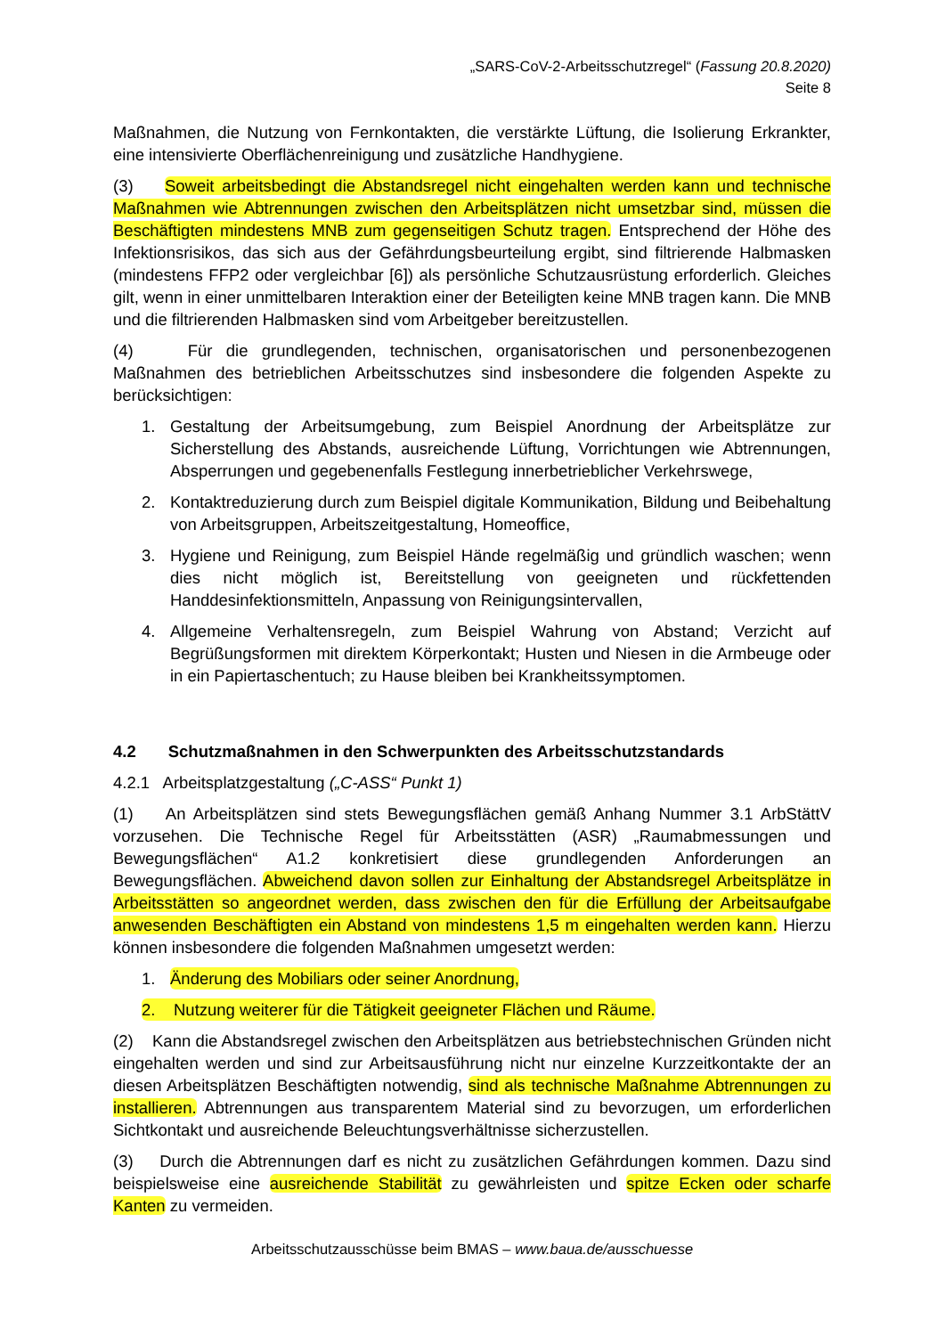„SARS-CoV-2-Arbeitsschutzregel“ (Fassung 20.8.2020)
Seite 8
Maßnahmen, die Nutzung von Fernkontakten, die verstärkte Lüftung, die Isolierung Erkrankter, eine intensivierte Oberflächenreinigung und zusätzliche Handhygiene.
(3) Soweit arbeitsbedingt die Abstandsregel nicht eingehalten werden kann und technische Maßnahmen wie Abtrennungen zwischen den Arbeitsplätzen nicht umsetzbar sind, müssen die Beschäftigten mindestens MNB zum gegenseitigen Schutz tragen. Entsprechend der Höhe des Infektionsrisikos, das sich aus der Gefährdungsbeurteilung ergibt, sind filtrierende Halbmasken (mindestens FFP2 oder vergleichbar [6]) als persönliche Schutzausrüstung erforderlich. Gleiches gilt, wenn in einer unmittelbaren Interaktion einer der Beteiligten keine MNB tragen kann. Die MNB und die filtrierenden Halbmasken sind vom Arbeitgeber bereitzustellen.
(4) Für die grundlegenden, technischen, organisatorischen und personenbezogenen Maßnahmen des betrieblichen Arbeitsschutzes sind insbesondere die folgenden Aspekte zu berücksichtigen:
1. Gestaltung der Arbeitsumgebung, zum Beispiel Anordnung der Arbeitsplätze zur Sicherstellung des Abstands, ausreichende Lüftung, Vorrichtungen wie Abtrennungen, Absperrungen und gegebenenfalls Festlegung innerbetrieblicher Verkehrswege,
2. Kontaktreduzierung durch zum Beispiel digitale Kommunikation, Bildung und Beibehaltung von Arbeitsgruppen, Arbeitszeitgestaltung, Homeoffice,
3. Hygiene und Reinigung, zum Beispiel Hände regelmäßig und gründlich waschen; wenn dies nicht möglich ist, Bereitstellung von geeigneten und rückfettenden Handdesinfektionsmitteln, Anpassung von Reinigungsintervallen,
4. Allgemeine Verhaltensregeln, zum Beispiel Wahrung von Abstand; Verzicht auf Begrüßungsformen mit direktem Körperkontakt; Husten und Niesen in die Armbeuge oder in ein Papiertaschentuch; zu Hause bleiben bei Krankheitssymptomen.
4.2 Schutzmaßnahmen in den Schwerpunkten des Arbeitsschutzstandards
4.2.1 Arbeitsplatzgestaltung („C-ASS“ Punkt 1)
(1) An Arbeitsplätzen sind stets Bewegungsflächen gemäß Anhang Nummer 3.1 ArbStättV vorzusehen. Die Technische Regel für Arbeitsstätten (ASR) „Raumabmessungen und Bewegungsflächen“ A1.2 konkretisiert diese grundlegenden Anforderungen an Bewegungsflächen. Abweichend davon sollen zur Einhaltung der Abstandsregel Arbeitsplätze in Arbeitsstätten so angeordnet werden, dass zwischen den für die Erfüllung der Arbeitsaufgabe anwesenden Beschäftigten ein Abstand von mindestens 1,5 m eingehalten werden kann. Hierzu können insbesondere die folgenden Maßnahmen umgesetzt werden:
1. Änderung des Mobiliars oder seiner Anordnung,
2. Nutzung weiterer für die Tätigkeit geeigneter Flächen und Räume.
(2) Kann die Abstandsregel zwischen den Arbeitsplätzen aus betriebstechnischen Gründen nicht eingehalten werden und sind zur Arbeitsausführung nicht nur einzelne Kurzzeitkontakte der an diesen Arbeitsplätzen Beschäftigten notwendig, sind als technische Maßnahme Abtrennungen zu installieren. Abtrennungen aus transparentem Material sind zu bevorzugen, um erforderlichen Sichtkontakt und ausreichende Beleuchtungsverhältnisse sicherzustellen.
(3) Durch die Abtrennungen darf es nicht zu zusätzlichen Gefährdungen kommen. Dazu sind beispielsweise eine ausreichende Stabilität zu gewährleisten und spitze Ecken oder scharfe Kanten zu vermeiden.
Arbeitsschutzausschüsse beim BMAS – www.baua.de/ausschuesse